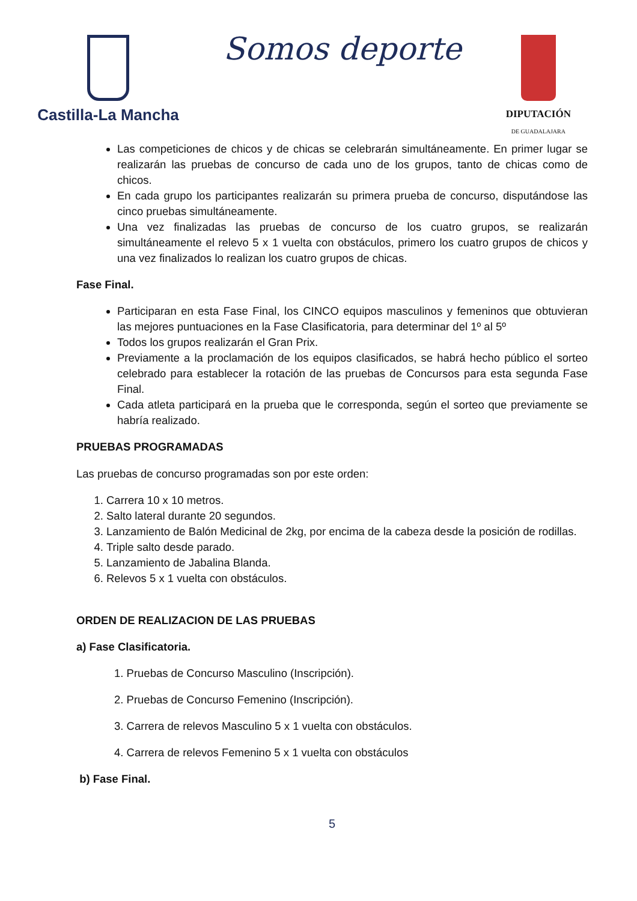Castilla-La Mancha
Somos deporte
DIPUTACIÓN
DE GUADALAJARA
Las competiciones de chicos y de chicas se celebrarán simultáneamente. En primer lugar se realizarán las pruebas de concurso de cada uno de los grupos, tanto de chicas como de chicos.
En cada grupo los participantes realizarán su primera prueba de concurso, disputándose las cinco pruebas simultáneamente.
Una vez finalizadas las pruebas de concurso de los cuatro grupos, se realizarán simultáneamente el relevo 5 x 1 vuelta con obstáculos, primero los cuatro grupos de chicos y una vez finalizados lo realizan los cuatro grupos de chicas.
Fase Final.
Participaran en esta Fase Final, los CINCO equipos masculinos y femeninos que obtuvieran las mejores puntuaciones en la Fase Clasificatoria, para determinar del 1º al 5º
Todos los grupos realizarán el Gran Prix.
Previamente a la proclamación de los equipos clasificados, se habrá hecho público el sorteo celebrado para establecer la rotación de las pruebas de Concursos para esta segunda Fase Final.
Cada atleta participará en la prueba que le corresponda, según el sorteo que previamente se habría realizado.
PRUEBAS PROGRAMADAS
Las pruebas de concurso programadas son por este orden:
1. Carrera 10 x 10 metros.
2. Salto lateral durante 20 segundos.
3. Lanzamiento de Balón Medicinal de 2kg, por encima de la cabeza desde la posición de rodillas.
4. Triple salto desde parado.
5. Lanzamiento de Jabalina Blanda.
6. Relevos 5 x 1 vuelta con obstáculos.
ORDEN DE REALIZACION DE LAS PRUEBAS
a) Fase Clasificatoria.
1. Pruebas de Concurso Masculino (Inscripción).
2. Pruebas de Concurso Femenino (Inscripción).
3. Carrera de relevos Masculino 5 x 1 vuelta con obstáculos.
4. Carrera de relevos Femenino 5 x 1 vuelta con obstáculos
b) Fase Final.
5